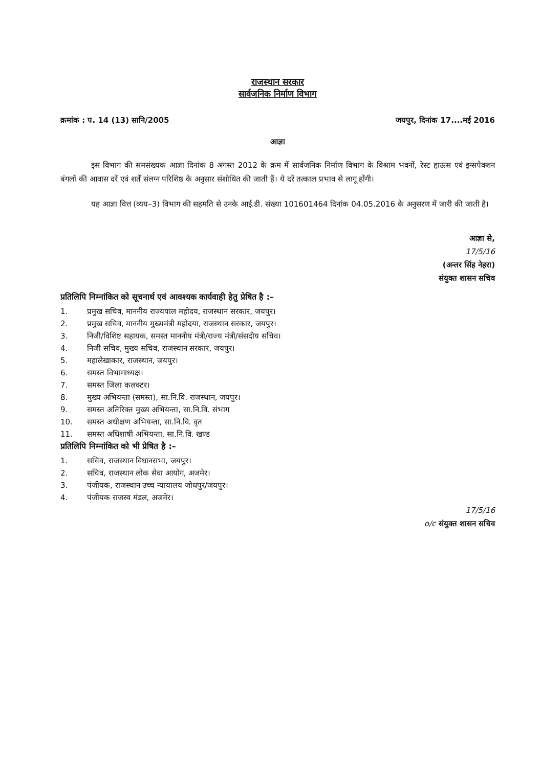राजस्थान सरकार
सार्वजनिक निर्माण विभाग
क्रमांक : प. 14 (13) सानि/2005 जयपुर, दिनांक 17....मई 2016
आज्ञा
इस विभाग की समसंख्यक आज्ञा दिनांक 8 अगस्त 2012 के क्रम में सार्वजनिक निर्माण विभाग के विश्राम भवनों, रेस्ट हाऊस एवं इन्सपेक्शन बंगलों की आवास दरें एवं शर्तें संलग्न परिशिष्ठ के अनुसार संशोधित की जाती हैं। ये दरें तत्काल प्रभाव से लागू होंगी।
यह आज्ञा वित्त (व्यय–3) विभाग की सहमति से उनके आई.डी. संख्या 101601464 दिनांक 04.05.2016 के अनुसरण में जारी की जाती है।
आज्ञा से,
17/5/16
(अन्तर सिंह नेहरा)
संयुक्त शासन सचिव
प्रतिलिपि निम्नांकित को सूचनार्थ एवं आवश्यक कार्यवाही हेतु प्रेषित है :–
1. प्रमुख सचिव, माननीय राज्यपाल महोदय, राजस्थान सरकार, जयपुर।
2. प्रमुख सचिव, माननीय मुख्यमंत्री महोदया, राजस्थान सरकार, जयपुर।
3. निजी/विशिष्ट सहायक, समस्त माननीय मंत्री/राज्य मंत्री/संसदीय सचिव।
4. निजी सचिव, मुख्य सचिव, राजस्थान सरकार, जयपुर।
5. महालेखाकार, राजस्थान, जयपुर।
6. समस्त विभागाध्यक्ष।
7. समस्त जिला कलक्टर।
8. मुख्य अभियन्ता (समस्त), सा.नि.वि. राजस्थान, जयपुर।
9. समस्त अतिरिक्त मुख्य अभियन्ता, सा.नि.वि. संभाग
10. समस्त अधीक्षण अभियन्ता, सा.नि.वि. वृत
11. समस्त अधिशाषी अभियन्ता, सा.नि.वि. खण्ड
प्रतिलिपि निम्नांकित को भी प्रेषित है :–
1. सचिव, राजस्थान विधानसभा, जयपुर।
2. सचिव, राजस्थान लोक सेवा आयोग, अजमेर।
3. पंजीयक, राजस्थान उच्च न्यायालय जोधपुर/जयपुर।
4. पंजीयक राजस्व मंडल, अजमेर।
17/5/16
o/c संयुक्त शासन सचिव